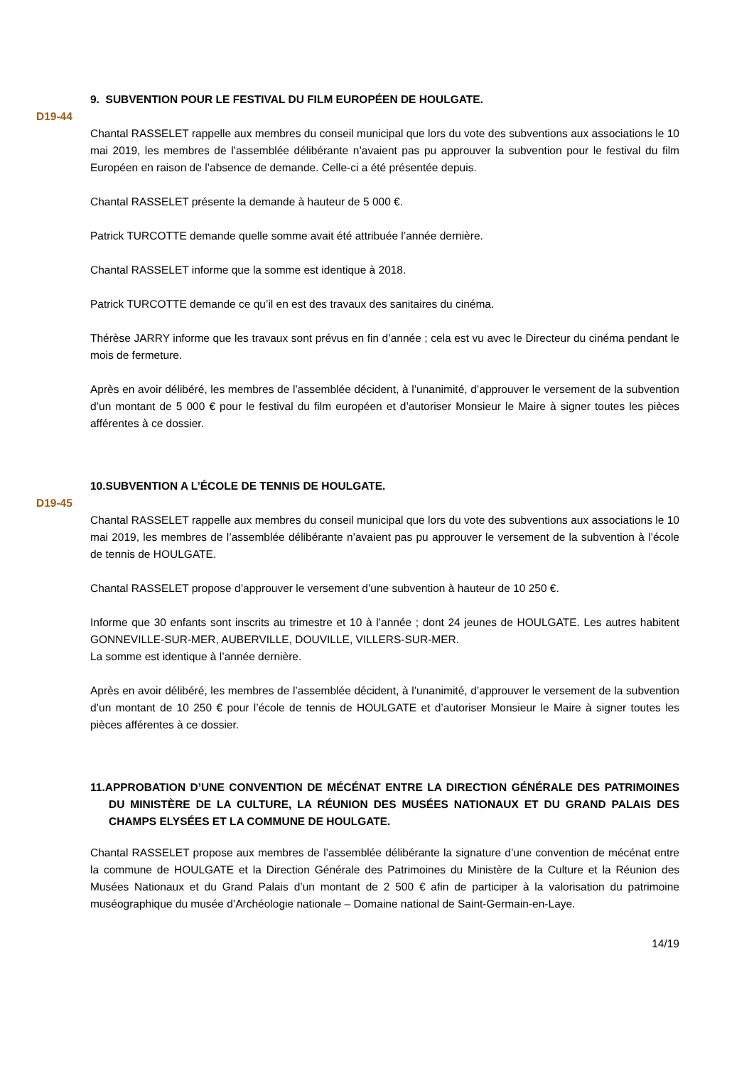9. SUBVENTION POUR LE FESTIVAL DU FILM EUROPÉEN DE HOULGATE.
D19-44
Chantal RASSELET rappelle aux membres du conseil municipal que lors du vote des subventions aux associations le 10 mai 2019, les membres de l’assemblée délibérante n’avaient pas pu approuver la subvention pour le festival du film Européen en raison de l’absence de demande. Celle-ci a été présentée depuis.
Chantal RASSELET présente la demande à hauteur de 5 000 €.
Patrick TURCOTTE demande quelle somme avait été attribuée l’année dernière.
Chantal RASSELET informe que la somme est identique à 2018.
Patrick TURCOTTE demande ce qu’il en est des travaux des sanitaires du cinéma.
Thérèse JARRY informe que les travaux sont prévus en fin d’année ; cela est vu avec le Directeur du cinéma pendant le mois de fermeture.
Après en avoir délibéré, les membres de l’assemblée décident, à l’unanimité, d’approuver le versement de la subvention d’un montant de 5 000 € pour le festival du film européen et d’autoriser Monsieur le Maire à signer toutes les pièces afférentes à ce dossier.
10.SUBVENTION A L’ÉCOLE DE TENNIS DE HOULGATE.
D19-45
Chantal RASSELET rappelle aux membres du conseil municipal que lors du vote des subventions aux associations le 10 mai 2019, les membres de l’assemblée délibérante n’avaient pas pu approuver le versement de la subvention à l’école de tennis de HOULGATE.
Chantal RASSELET propose d’approuver le versement d’une subvention à hauteur de 10 250 €.
Informe que 30 enfants sont inscrits au trimestre et 10 à l’année ; dont 24 jeunes de HOULGATE. Les autres habitent GONNEVILLE-SUR-MER, AUBERVILLE, DOUVILLE, VILLERS-SUR-MER.
La somme est identique à l’année dernière.
Après en avoir délibéré, les membres de l’assemblée décident, à l’unanimité, d’approuver le versement de la subvention d’un montant de 10 250 € pour l’école de tennis de HOULGATE et d’autoriser Monsieur le Maire à signer toutes les pièces afférentes à ce dossier.
11.APPROBATION D’UNE CONVENTION DE MÉCÉNAT ENTRE LA DIRECTION GÉNÉRALE DES PATRIMOINES DU MINISTÈRE DE LA CULTURE, LA RÉUNION DES MUSÉES NATIONAUX ET DU GRAND PALAIS DES CHAMPS ELYSÉES ET LA COMMUNE DE HOULGATE.
Chantal RASSELET propose aux membres de l’assemblée délibérante la signature d’une convention de mécénat entre la commune de HOULGATE et la Direction Générale des Patrimoines du Ministère de la Culture et la Réunion des Musées Nationaux et du Grand Palais d’un montant de 2 500 € afin de participer à la valorisation du patrimoine muséographique du musée d’Archéologie nationale – Domaine national de Saint-Germain-en-Laye.
14/19